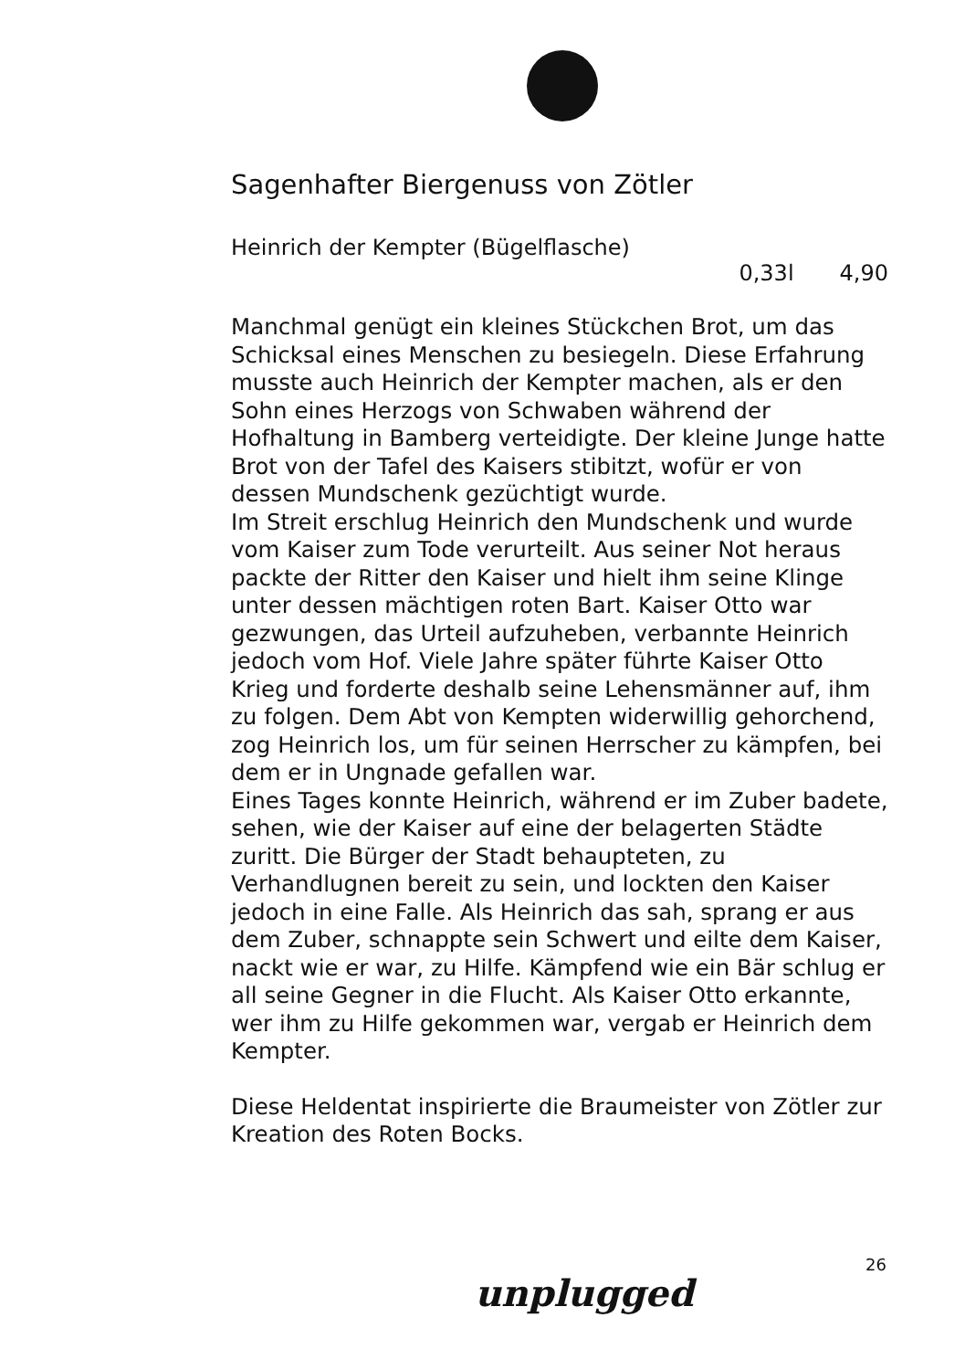Sagenhafter Biergenuss von Zötler
Heinrich der Kempter (Bügelflasche)
0,33l 4,90
Manchmal genügt ein kleines Stückchen Brot, um das Schicksal eines Menschen zu besiegeln. Diese Erfahrung musste auch Heinrich der Kempter machen, als er den Sohn eines Herzogs von Schwaben während der Hofhaltung in Bamberg verteidigte. Der kleine Junge hatte Brot von der Tafel des Kaisers stibitzt, wofür er von dessen Mundschenk gezüchtigt wurde.
Im Streit erschlug Heinrich den Mundschenk und wurde vom Kaiser zum Tode verurteilt. Aus seiner Not heraus packte der Ritter den Kaiser und hielt ihm seine Klinge unter dessen mächtigen roten Bart. Kaiser Otto war gezwungen, das Urteil aufzuheben, verbannte Heinrich jedoch vom Hof. Viele Jahre später führte Kaiser Otto Krieg und forderte deshalb seine Lehensmänner auf, ihm zu folgen. Dem Abt von Kempten widerwillig gehorchend, zog Heinrich los, um für seinen Herrscher zu kämpfen, bei dem er in Ungnade gefallen war.
Eines Tages konnte Heinrich, während er im Zuber badete, sehen, wie der Kaiser auf eine der belagerten Städte zuritt. Die Bürger der Stadt behaupteten, zu Verhandlugnen bereit zu sein, und lockten den Kaiser jedoch in eine Falle. Als Heinrich das sah, sprang er aus dem Zuber, schnappte sein Schwert und eilte dem Kaiser, nackt wie er war, zu Hilfe. Kämpfend wie ein Bär schlug er all seine Gegner in die Flucht. Als Kaiser Otto erkannte, wer ihm zu Hilfe gekommen war, vergab er Heinrich dem Kempter.
Diese Heldentat inspirierte die Braumeister von Zötler zur Kreation des Roten Bocks.
26
unplugged